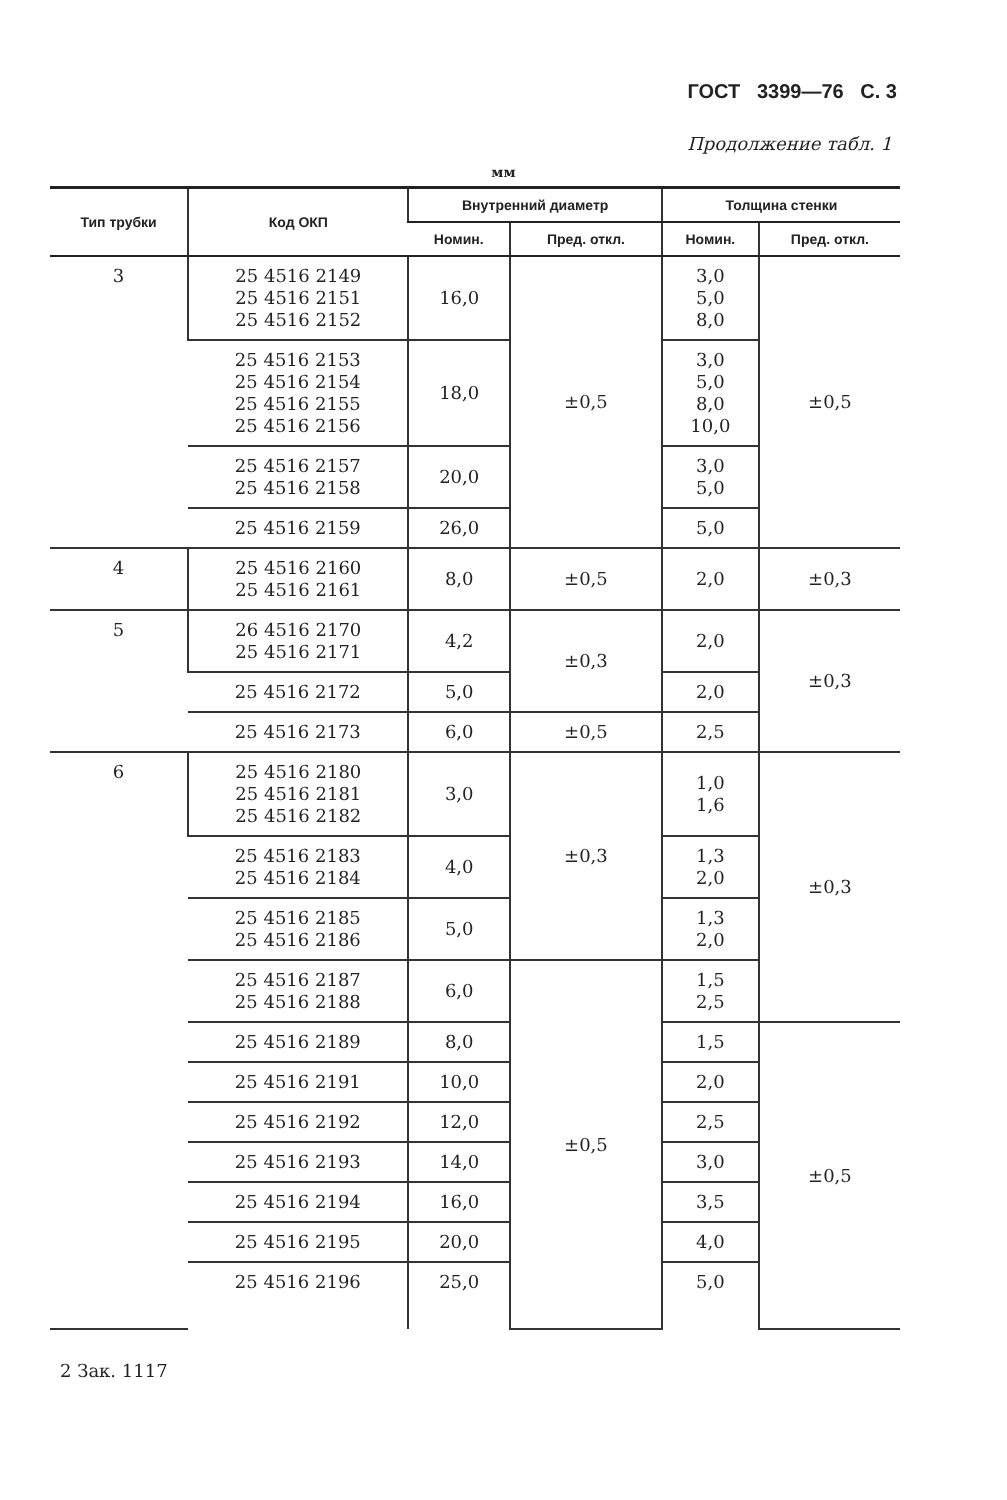ГОСТ 3399—76 С. 3
Продолжение табл. 1
мм
| Тип трубки | Код ОКП | Внутренний диаметр | | Толщина стенки | |
| --- | --- | --- | --- | --- | --- |
| | | Номин. | Пред. откл. | Номин. | Пред. откл. |
| 3 | 25 4516 2149 25 4516 2151 25 4516 2152 | 16,0 | ±0,5 | 3,0 5,0 8,0 | ±0,5 |
| | 25 4516 2153 25 4516 2154 25 4516 2155 25 4516 2156 | 18,0 | | 3,0 5,0 8,0 10,0 | |
| | 25 4516 2157 25 4516 2158 | 20,0 | | 3,0 5,0 | |
| | 25 4516 2159 | 26,0 | | 5,0 | |
| 4 | 25 4516 2160 25 4516 2161 | 8,0 | ±0,5 | 2,0 | ±0,3 |
| 5 | 26 4516 2170 25 4516 2171 | 4,2 | ±0,3 | 2,0 | ±0,3 |
| | 25 4516 2172 | 5,0 | | 2,0 | |
| | 25 4516 2173 | 6,0 | ±0,5 | 2,5 | |
| 6 | 25 4516 2180 25 4516 2181 25 4516 2182 | 3,0 | ±0,3 | 1,0 1,6 | ±0,3 |
| | 25 4516 2183 25 4516 2184 | 4,0 | | 1,3 2,0 | |
| | 25 4516 2185 25 4516 2186 | 5,0 | | 1,3 2,0 | |
| | 25 4516 2187 25 4516 2188 | 6,0 | ±0,5 | 1,5 2,5 | |
| | 25 4516 2189 | 8,0 | | 1,5 | ±0,5 |
| | 25 4516 2191 | 10,0 | | 2,0 | |
| | 25 4516 2192 | 12,0 | | 2,5 | |
| | 25 4516 2193 | 14,0 | | 3,0 | |
| | 25 4516 2194 | 16,0 | | 3,5 | |
| | 25 4516 2195 | 20,0 | | 4,0 | |
| | 25 4516 2196 | 25,0 | | 5,0 | |
2 Зак. 1117